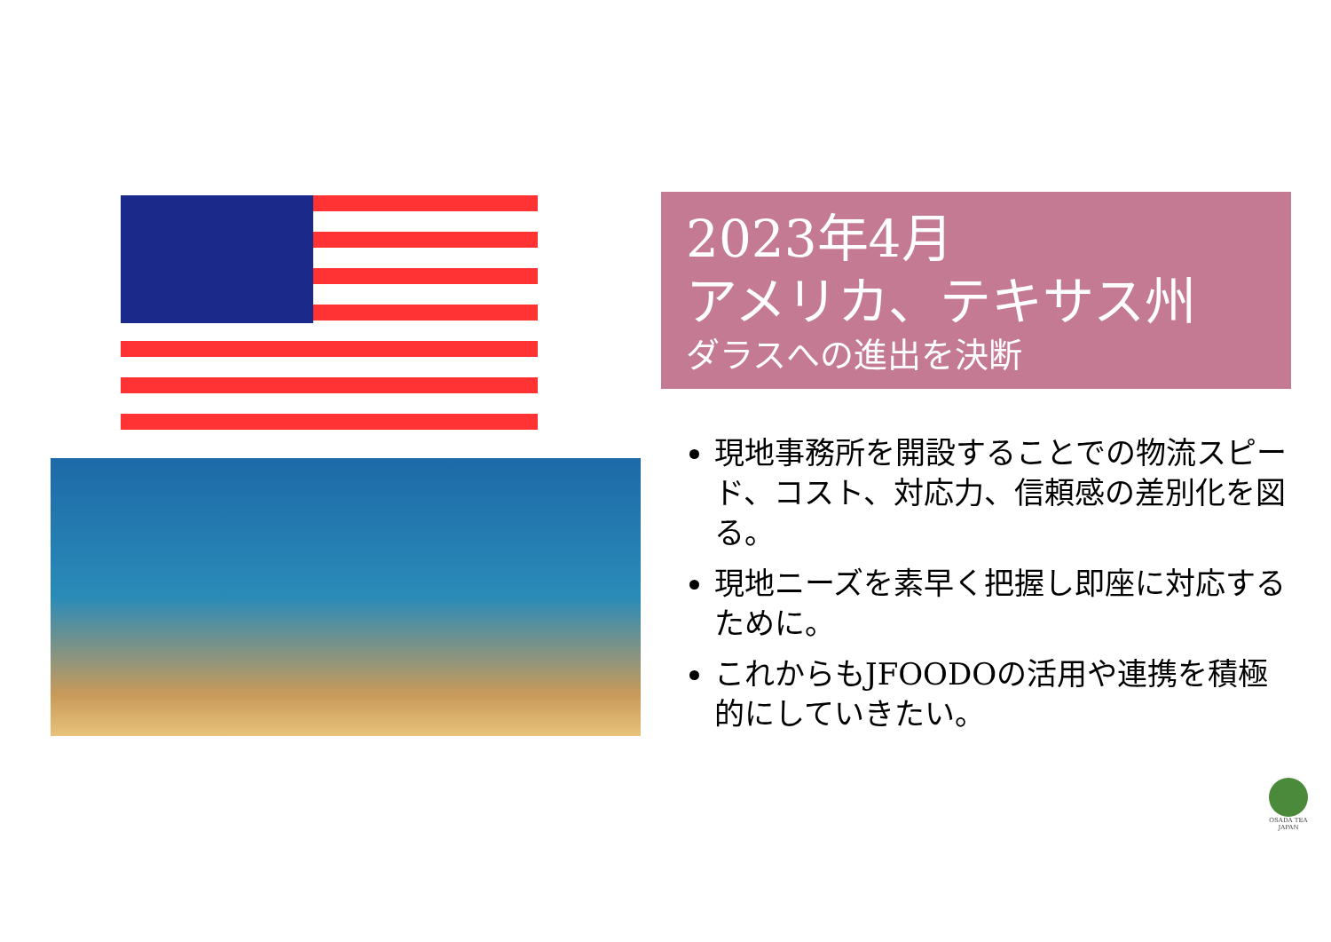2023年4月
アメリカ、テキサス州
ダラスへの進出を決断
現地事務所を開設することでの物流スピード、コスト、対応力、信頼感の差別化を図る。
現地ニーズを素早く把握し即座に対応するために。
これからもJFOODOの活用や連携を積極的にしていきたい。
OSADA TEA
JAPAN